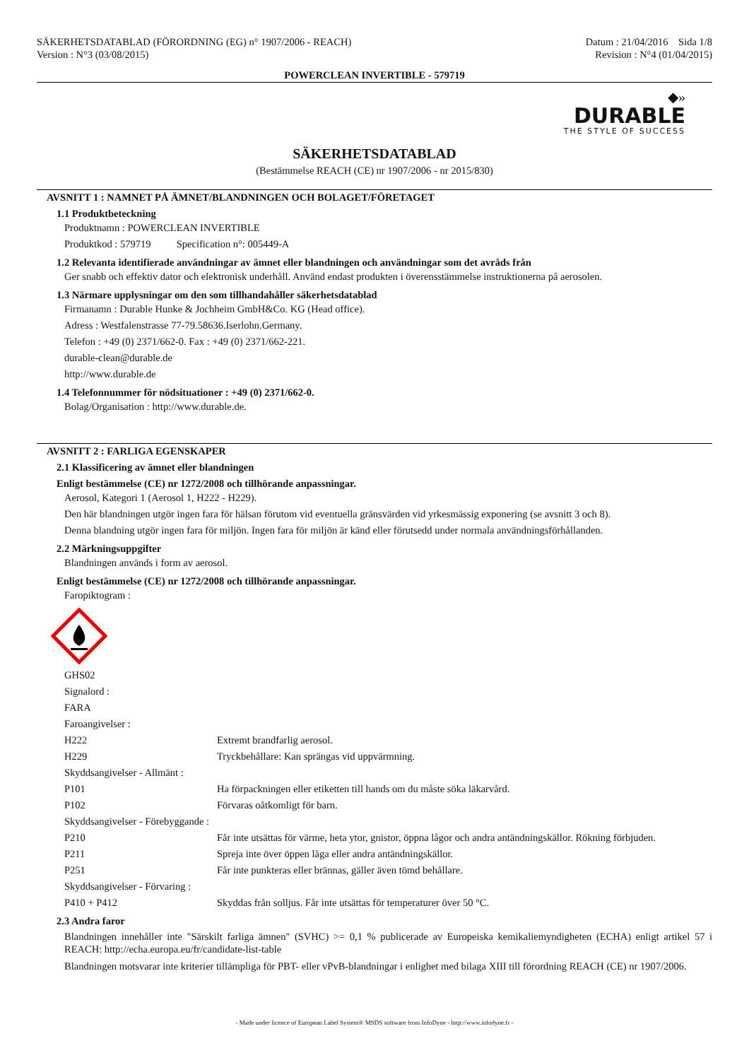SÄKERHETSDATABLAD (FÖRORDNING (EG) n° 1907/2006 - REACH)
Version : N°3 (03/08/2015)
Datum : 21/04/2016 Sida 1/8
Revision : N°4 (01/04/2015)
POWERCLEAN INVERTIBLE - 579719
◆»
DURABLE
THE STYLE OF SUCCESS
SÄKERHETSDATABLAD
(Bestämmelse REACH (CE) nr 1907/2006 - nr 2015/830)
AVSNITT 1 : NAMNET PÅ ÄMNET/BLANDNINGEN OCH BOLAGET/FÖRETAGET
1.1 Produktbeteckning
Produktnamn : POWERCLEAN INVERTIBLE
Produktkod : 579719 Specification n°: 005449-A
1.2 Relevanta identifierade användningar av ämnet eller blandningen och användningar som det avråds från
Ger snabb och effektiv dator och elektronisk underhåll. Använd endast produkten i överensstämmelse instruktionerna på aerosolen.
1.3 Närmare upplysningar om den som tillhandahåller säkerhetsdatablad
Firmanamn : Durable Hunke & Jochheim GmbH&Co. KG (Head office).
Adress : Westfalenstrasse 77-79.58636.Iserlohn.Germany.
Telefon : +49 (0) 2371/662-0. Fax : +49 (0) 2371/662-221.
durable-clean@durable.de
http://www.durable.de
1.4 Telefonnummer för nödsituationer : +49 (0) 2371/662-0.
Bolag/Organisation : http://www.durable.de.
AVSNITT 2 : FARLIGA EGENSKAPER
2.1 Klassificering av ämnet eller blandningen
Enligt bestämmelse (CE) nr 1272/2008 och tillhörande anpassningar.
Aerosol, Kategori 1 (Aerosol 1, H222 - H229).
Den här blandningen utgör ingen fara för hälsan förutom vid eventuella gränsvärden vid yrkesmässig exponering (se avsnitt 3 och 8).
Denna blandning utgör ingen fara för miljön. Ingen fara för miljön är känd eller förutsedd under normala användningsförhållanden.
2.2 Märkningsuppgifter
Blandningen används i form av aerosol.
Enligt bestämmelse (CE) nr 1272/2008 och tillhörande anpassningar.
Faropiktogram :
| GHS02 | |
| Signalord : | |
| FARA | |
| Faroangivelser : | |
| H222 | Extremt brandfarlig aerosol. |
| H229 | Tryckbehållare: Kan sprängas vid uppvärmning. |
| Skyddsangivelser - Allmänt : | |
| P101 | Ha förpackningen eller etiketten till hands om du måste söka läkarvård. |
| P102 | Förvaras oåtkomligt för barn. |
| Skyddsangivelser - Förebyggande : | |
| P210 | Får inte utsättas för värme, heta ytor, gnistor, öppna lågor och andra antändningskällor. Rökning förbjuden. |
| P211 | Spreja inte över öppen låga eller andra antändningskällor. |
| P251 | Får inte punkteras eller brännas, gäller även tömd behållare. |
| Skyddsangivelser - Förvaring : | |
| P410 + P412 | Skyddas från solljus. Får inte utsättas för temperaturer över 50 °C. |
2.3 Andra faror
Blandningen innehåller inte "Särskilt farliga ämnen" (SVHC) >= 0,1 % publicerade av Europeiska kemikaliemyndigheten (ECHA) enligt artikel 57 i REACH: http://echa.europa.eu/fr/candidate-list-table
Blandningen motsvarar inte kriterier tillämpliga för PBT- eller vPvB-blandningar i enlighet med bilaga XIII till förordning REACH (CE) nr 1907/2006.
- Made under licence of European Label System® MSDS software from InfoDyne - http://www.infodyne.fr -